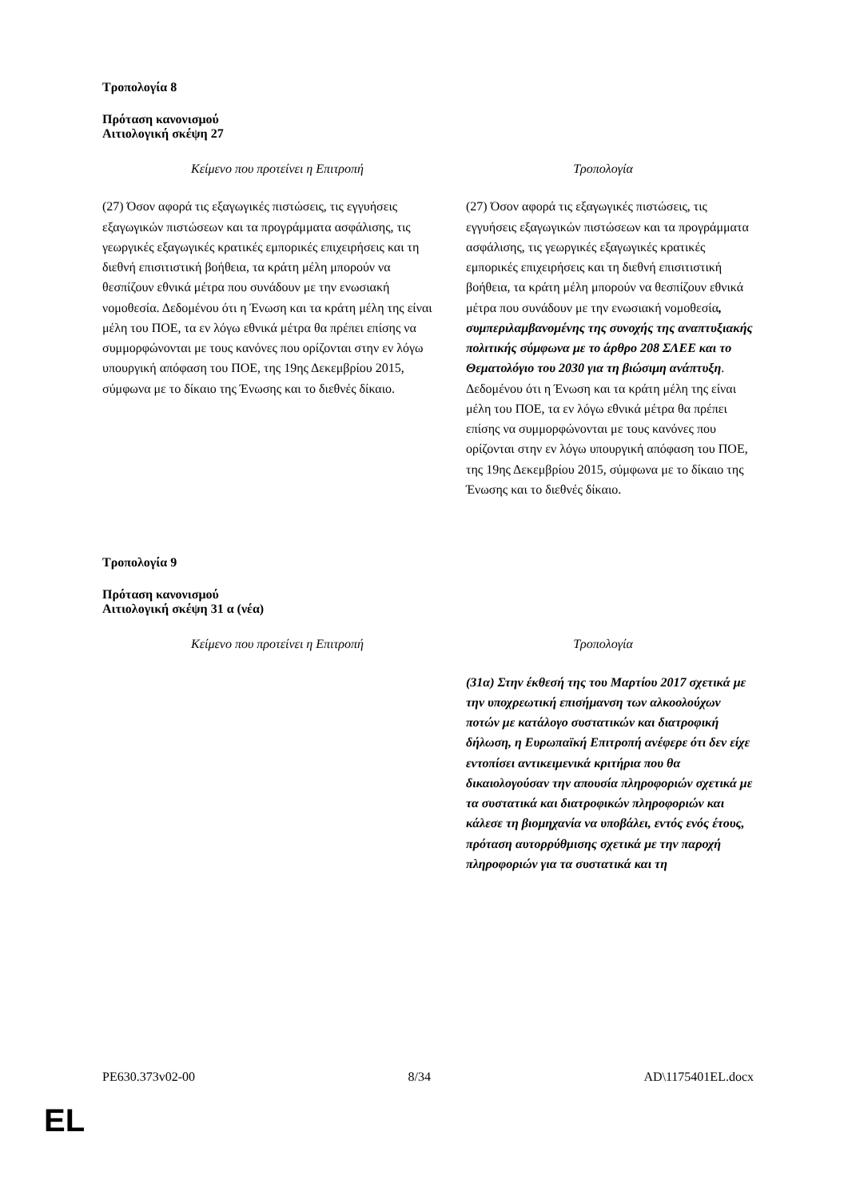Τροπολογία 8
Πρόταση κανονισμού
Αιτιολογική σκέψη 27
| Κείμενο που προτείνει η Επιτροπή | Τροπολογία |
| --- | --- |
| (27) Όσον αφορά τις εξαγωγικές πιστώσεις, τις εγγυήσεις εξαγωγικών πιστώσεων και τα προγράμματα ασφάλισης, τις γεωργικές εξαγωγικές κρατικές εμπορικές επιχειρήσεις και τη διεθνή επισιτιστική βοήθεια, τα κράτη μέλη μπορούν να θεσπίζουν εθνικά μέτρα που συνάδουν με την ενωσιακή νομοθεσία. Δεδομένου ότι η Ένωση και τα κράτη μέλη της είναι μέλη του ΠΟΕ, τα εν λόγω εθνικά μέτρα θα πρέπει επίσης να συμμορφώνονται με τους κανόνες που ορίζονται στην εν λόγω υπουργική απόφαση του ΠΟΕ, της 19ης Δεκεμβρίου 2015, σύμφωνα με το δίκαιο της Ένωσης και το διεθνές δίκαιο. | (27) Όσον αφορά τις εξαγωγικές πιστώσεις, τις εγγυήσεις εξαγωγικών πιστώσεων και τα προγράμματα ασφάλισης, τις γεωργικές εξαγωγικές κρατικές εμπορικές επιχειρήσεις και τη διεθνή επισιτιστική βοήθεια, τα κράτη μέλη μπορούν να θεσπίζουν εθνικά μέτρα που συνάδουν με την ενωσιακή νομοθεσία , συμπεριλαμβανομένης της συνοχής της αναπτυξιακής πολιτικής σύμφωνα με το άρθρο 208 ΣΛΕΕ και το Θεματολόγιο του 2030 για τη βιώσιμη ανάπτυξη . Δεδομένου ότι η Ένωση και τα κράτη μέλη της είναι μέλη του ΠΟΕ, τα εν λόγω εθνικά μέτρα θα πρέπει επίσης να συμμορφώνονται με τους κανόνες που ορίζονται στην εν λόγω υπουργική απόφαση του ΠΟΕ, της 19ης Δεκεμβρίου 2015, σύμφωνα με το δίκαιο της Ένωσης και το διεθνές δίκαιο. |
Τροπολογία 9
Πρόταση κανονισμού
Αιτιολογική σκέψη 31 α (νέα)
| Κείμενο που προτείνει η Επιτροπή | Τροπολογία |
| --- | --- |
| | (31α) Στην έκθεσή της του Μαρτίου 2017 σχετικά με την υποχρεωτική επισήμανση των αλκοολούχων ποτών με κατάλογο συστατικών και διατροφική δήλωση, η Ευρωπαϊκή Επιτροπή ανέφερε ότι δεν είχε εντοπίσει αντικειμενικά κριτήρια που θα δικαιολογούσαν την απουσία πληροφοριών σχετικά με τα συστατικά και διατροφικών πληροφοριών και κάλεσε τη βιομηχανία να υποβάλει, εντός ενός έτους, πρόταση αυτορρύθμισης σχετικά με την παροχή πληροφοριών για τα συστατικά και τη |
PE630.373v02-00 8/34 AD\1175401EL.docx
EL